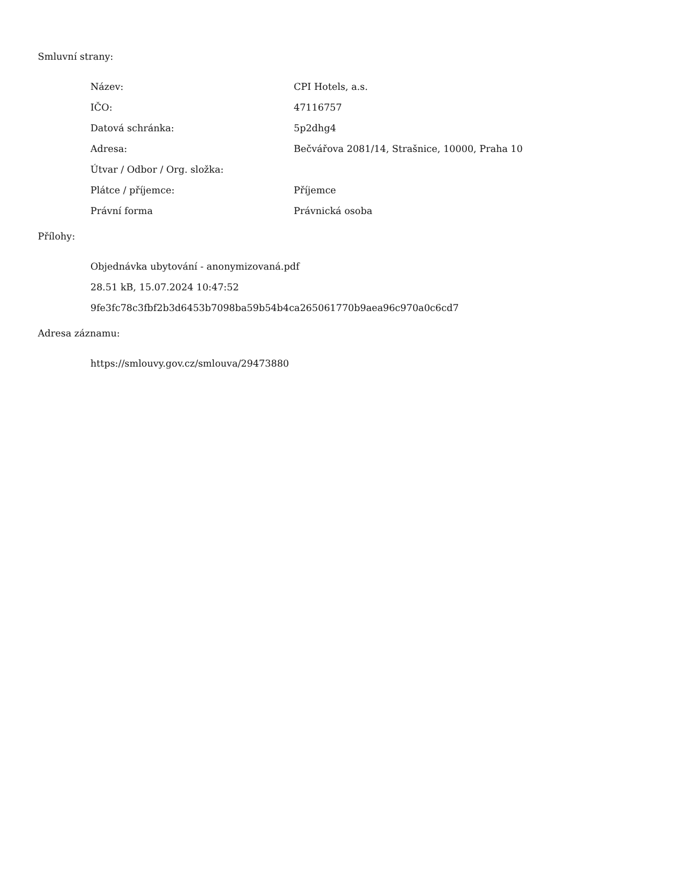Smluvní strany:
| Název: | CPI Hotels, a.s. |
| IČO: | 47116757 |
| Datová schránka: | 5p2dhg4 |
| Adresa: | Bečvářova 2081/14, Strašnice, 10000, Praha 10 |
| Útvar / Odbor / Org. složka: | |
| Plátce / příjemce: | Příjemce |
| Právní forma | Právnická osoba |
Přílohy:
Objednávka ubytování - anonymizovaná.pdf
28.51 kB, 15.07.2024 10:47:52
9fe3fc78c3fbf2b3d6453b7098ba59b54b4ca265061770b9aea96c970a0c6cd7
Adresa záznamu:
https://smlouvy.gov.cz/smlouva/29473880